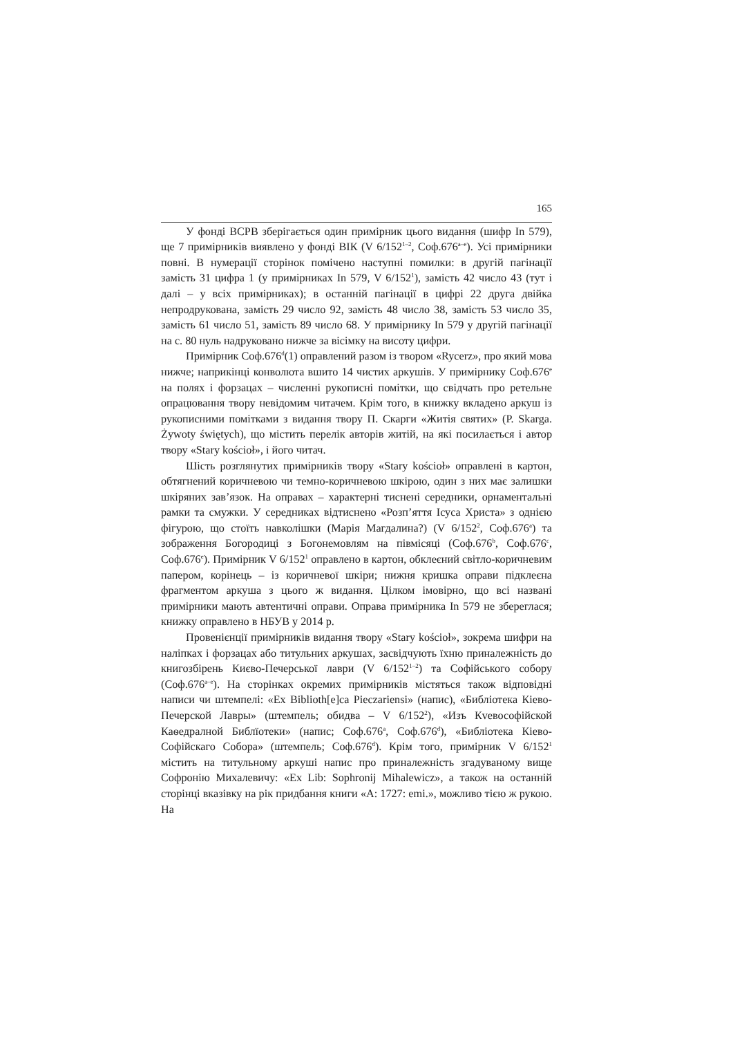165
У фонді ВСРВ зберігається один примірник цього видання (шифр In 579), ще 7 примірників виявлено у фонді ВІК (V 6/152<sup>1–2</sup>, Соф.676<sup>a–e</sup>). Усі примірники повні. В нумерації сторінок помічено наступні помилки: в другій пагінації замість 31 цифра 1 (у примірниках In 579, V 6/152<sup>1</sup>), замість 42 число 43 (тут і далі – у всіх примірниках); в останній пагінації в цифрі 22 друга двійка непродрукована, замість 29 число 92, замість 48 число 38, замість 53 число 35, замість 61 число 51, замість 89 число 68. У примірнику In 579 у другій пагінації на с. 80 нуль надруковано нижче за вісімку на висоту цифри.
Примірник Соф.676<sup>d</sup>(1) оправлений разом із твором «Rycerz», про який мова нижче; наприкінці конволюта вшито 14 чистих аркушів. У примірнику Соф.676<sup>e</sup> на полях і форзацах – численні рукописні помітки, що свідчать про ретельне опрацювання твору невідомим читачем. Крім того, в книжку вкладено аркуш із рукописними помітками з видання твору П. Скарги «Житія святих» (P. Skarga. Żywoty świętych), що містить перелік авторів житій, на які посилається і автор твору «Stary kościoł», і його читач.
Шість розглянутих примірників твору «Stary kościoł» оправлені в картон, обтягнений коричневою чи темно-коричневою шкірою, один з них має залишки шкіряних зав’язок. На оправах – характерні тиснені середники, орнаментальні рамки та смужки. У середниках відтиснено «Розп’яття Ісуса Христа» з однією фігурою, що стоїть навколішки (Марія Магдалина?) (V 6/152<sup>2</sup>, Соф.676<sup>a</sup>) та зображення Богородиці з Богонемовлям на півмісяці (Соф.676<sup>b</sup>, Соф.676<sup>c</sup>, Соф.676<sup>e</sup>). Примірник V 6/152<sup>1</sup> оправлено в картон, обклеєний світло-коричневим папером, корінець – із коричневої шкіри; нижня кришка оправи підклеєна фрагментом аркуша з цього ж видання. Цілком імовірно, що всі названі примірники мають автентичні оправи. Оправа примірника In 579 не збереглася; книжку оправлено в НБУВ у 2014 р.
Провенієнції примірників видання твору «Stary kościoł», зокрема шифри на наліпках і форзацах або титульних аркушах, засвідчують їхню приналежність до книгозбірень Києво-Печерської лаври (V 6/152<sup>1–2</sup>) та Софійського собору (Соф.676<sup>a–e</sup>). На сторінках окремих примірників містяться також відповідні написи чи штемпелі: «Ex Biblioth[e]ca Pieczariensi» (напис), «Библіотека Кіево-Печерской Лавры» (штемпель; обидва – V 6/152<sup>2</sup>), «Изъ Кvевософійской Каѳедралной Библїотеки» (напис; Соф.676<sup>a</sup>, Соф.676<sup>d</sup>), «Библіотека Кіево-Софійскаго Собора» (штемпель; Соф.676<sup>d</sup>). Крім того, примірник V 6/152<sup>1</sup> містить на титульному аркуші напис про приналежність згадуваному вище Софронію Михалевичу: «Ex Lib: Sophronij Mihalewicz», а також на останній сторінці вказівку на рік придбання книги «A: 1727: emi.», можливо тією ж рукою. На